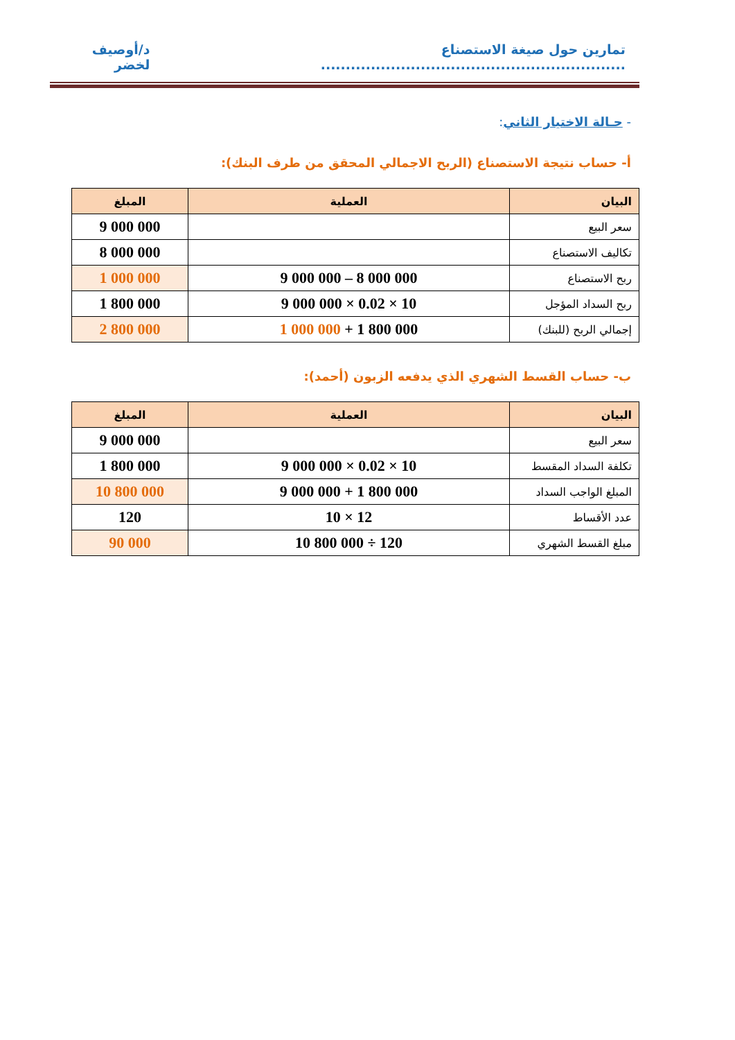تمارين حول صيغة الاستصناع ............................................................. د/أوصيف لخضر
- حـالة الاختيار الثاني:
أ- حساب نتيجة الاستصناع (الربح الاجمالي المحقق من طرف البنك):
| البيان | العملية | المبلغ |
| --- | --- | --- |
| سعر البيع | | 9 000 000 |
| تكاليف الاستصناع | | 8 000 000 |
| ربح الاستصناع | 9 000 000 – 8 000 000 | 1 000 000 |
| ربح السداد المؤجل | 9 000 000 × 0.02 × 10 | 1 800 000 |
| إجمالي الربح (للبنك) | 1 000 000 + 1 800 000 | 2 800 000 |
ب- حساب القسط الشهري الذي يدفعه الزبون (أحمد):
| البيان | العملية | المبلغ |
| --- | --- | --- |
| سعر البيع | | 9 000 000 |
| تكلفة السداد المقسط | 9 000 000 × 0.02 × 10 | 1 800 000 |
| المبلغ الواجب السداد | 9 000 000 + 1 800 000 | 10 800 000 |
| عدد الأقساط | 10 × 12 | 120 |
| مبلغ القسط الشهري | 10 800 000 ÷ 120 | 90 000 |